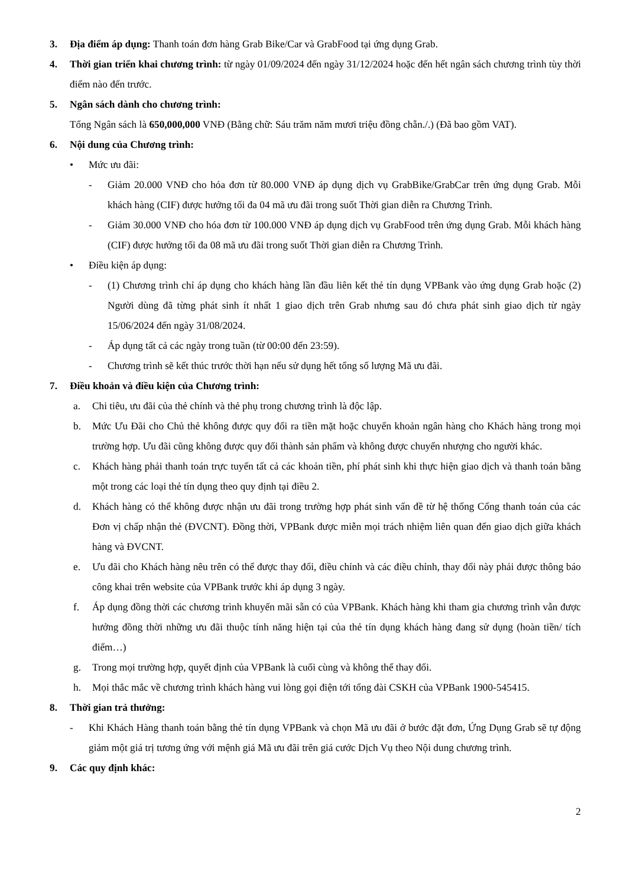3. Địa điểm áp dụng: Thanh toán đơn hàng Grab Bike/Car và GrabFood tại ứng dụng Grab.
4. Thời gian triển khai chương trình: từ ngày 01/09/2024 đến ngày 31/12/2024 hoặc đến hết ngân sách chương trình tùy thời điểm nào đến trước.
5. Ngân sách dành cho chương trình:
Tổng Ngân sách là 650,000,000 VNĐ (Bằng chữ: Sáu trăm năm mươi triệu đồng chẵn./.) (Đã bao gồm VAT).
6. Nội dung của Chương trình:
• Mức ưu đãi:
- Giảm 20.000 VNĐ cho hóa đơn từ 80.000 VNĐ áp dụng dịch vụ GrabBike/GrabCar trên ứng dụng Grab. Mỗi khách hàng (CIF) được hưởng tối đa 04 mã ưu đãi trong suốt Thời gian diễn ra Chương Trình.
- Giảm 30.000 VNĐ cho hóa đơn từ 100.000 VNĐ áp dụng dịch vụ GrabFood trên ứng dụng Grab. Mỗi khách hàng (CIF) được hưởng tối đa 08 mã ưu đãi trong suốt Thời gian diễn ra Chương Trình.
• Điều kiện áp dụng:
- (1) Chương trình chỉ áp dụng cho khách hàng lần đầu liên kết thẻ tín dụng VPBank vào ứng dụng Grab hoặc (2) Người dùng đã từng phát sinh ít nhất 1 giao dịch trên Grab nhưng sau đó chưa phát sinh giao dịch từ ngày 15/06/2024 đến ngày 31/08/2024.
- Áp dụng tất cả các ngày trong tuần (từ 00:00 đến 23:59).
- Chương trình sẽ kết thúc trước thời hạn nếu sử dụng hết tổng số lượng Mã ưu đãi.
7. Điều khoản và điều kiện của Chương trình:
a. Chi tiêu, ưu đãi của thẻ chính và thẻ phụ trong chương trình là độc lập.
b. Mức Ưu Đãi cho Chủ thẻ không được quy đổi ra tiền mặt hoặc chuyển khoản ngân hàng cho Khách hàng trong mọi trường hợp. Ưu đãi cũng không được quy đổi thành sản phẩm và không được chuyển nhượng cho người khác.
c. Khách hàng phải thanh toán trực tuyến tất cả các khoản tiền, phí phát sinh khi thực hiện giao dịch và thanh toán bằng một trong các loại thẻ tín dụng theo quy định tại điều 2.
d. Khách hàng có thể không được nhận ưu đãi trong trường hợp phát sinh vấn đề từ hệ thống Cổng thanh toán của các Đơn vị chấp nhận thẻ (ĐVCNT). Đồng thời, VPBank được miễn mọi trách nhiệm liên quan đến giao dịch giữa khách hàng và ĐVCNT.
e. Ưu đãi cho Khách hàng nêu trên có thể được thay đổi, điều chỉnh và các điều chỉnh, thay đổi này phải được thông báo công khai trên website của VPBank trước khi áp dụng 3 ngày.
f. Áp dụng đồng thời các chương trình khuyến mãi sẵn có của VPBank. Khách hàng khi tham gia chương trình vẫn được hưởng đồng thời những ưu đãi thuộc tính năng hiện tại của thẻ tín dụng khách hàng đang sử dụng (hoàn tiền/ tích điểm…)
g. Trong mọi trường hợp, quyết định của VPBank là cuối cùng và không thể thay đổi.
h. Mọi thắc mắc về chương trình khách hàng vui lòng gọi điện tới tổng đài CSKH của VPBank 1900-545415.
8. Thời gian trả thưởng:
- Khi Khách Hàng thanh toán bằng thẻ tín dụng VPBank và chọn Mã ưu đãi ở bước đặt đơn, Ứng Dụng Grab sẽ tự động giảm một giá trị tương ứng với mệnh giá Mã ưu đãi trên giá cước Dịch Vụ theo Nội dung chương trình.
9. Các quy định khác:
2